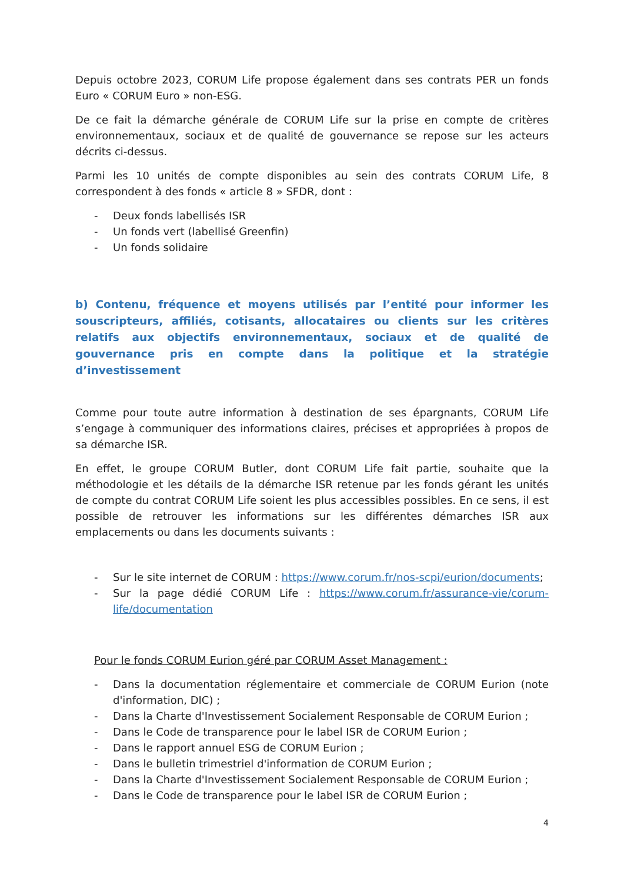Depuis octobre 2023, CORUM Life propose également dans ses contrats PER un fonds Euro « CORUM Euro » non-ESG.
De ce fait la démarche générale de CORUM Life sur la prise en compte de critères environnementaux, sociaux et de qualité de gouvernance se repose sur les acteurs décrits ci-dessus.
Parmi les 10 unités de compte disponibles au sein des contrats CORUM Life, 8 correspondent à des fonds « article 8 » SFDR, dont :
- Deux fonds labellisés ISR
- Un fonds vert (labellisé Greenfin)
- Un fonds solidaire
b) Contenu, fréquence et moyens utilisés par l’entité pour informer les souscripteurs, affiliés, cotisants, allocataires ou clients sur les critères relatifs aux objectifs environnementaux, sociaux et de qualité de gouvernance pris en compte dans la politique et la stratégie d’investissement
Comme pour toute autre information à destination de ses épargnants, CORUM Life s’engage à communiquer des informations claires, précises et appropriées à propos de sa démarche ISR.
En effet, le groupe CORUM Butler, dont CORUM Life fait partie, souhaite que la méthodologie et les détails de la démarche ISR retenue par les fonds gérant les unités de compte du contrat CORUM Life soient les plus accessibles possibles. En ce sens, il est possible de retrouver les informations sur les différentes démarches ISR aux emplacements ou dans les documents suivants :
- Sur le site internet de CORUM : https://www.corum.fr/nos-scpi/eurion/documents;
- Sur la page dédié CORUM Life : https://www.corum.fr/assurance-vie/corum-life/documentation
Pour le fonds CORUM Eurion géré par CORUM Asset Management :
- Dans la documentation réglementaire et commerciale de CORUM Eurion (note d'information, DIC) ;
- Dans la Charte d'Investissement Socialement Responsable de CORUM Eurion ;
- Dans le Code de transparence pour le label ISR de CORUM Eurion ;
- Dans le rapport annuel ESG de CORUM Eurion ;
- Dans le bulletin trimestriel d'information de CORUM Eurion ;
- Dans la Charte d'Investissement Socialement Responsable de CORUM Eurion ;
- Dans le Code de transparence pour le label ISR de CORUM Eurion ;
4